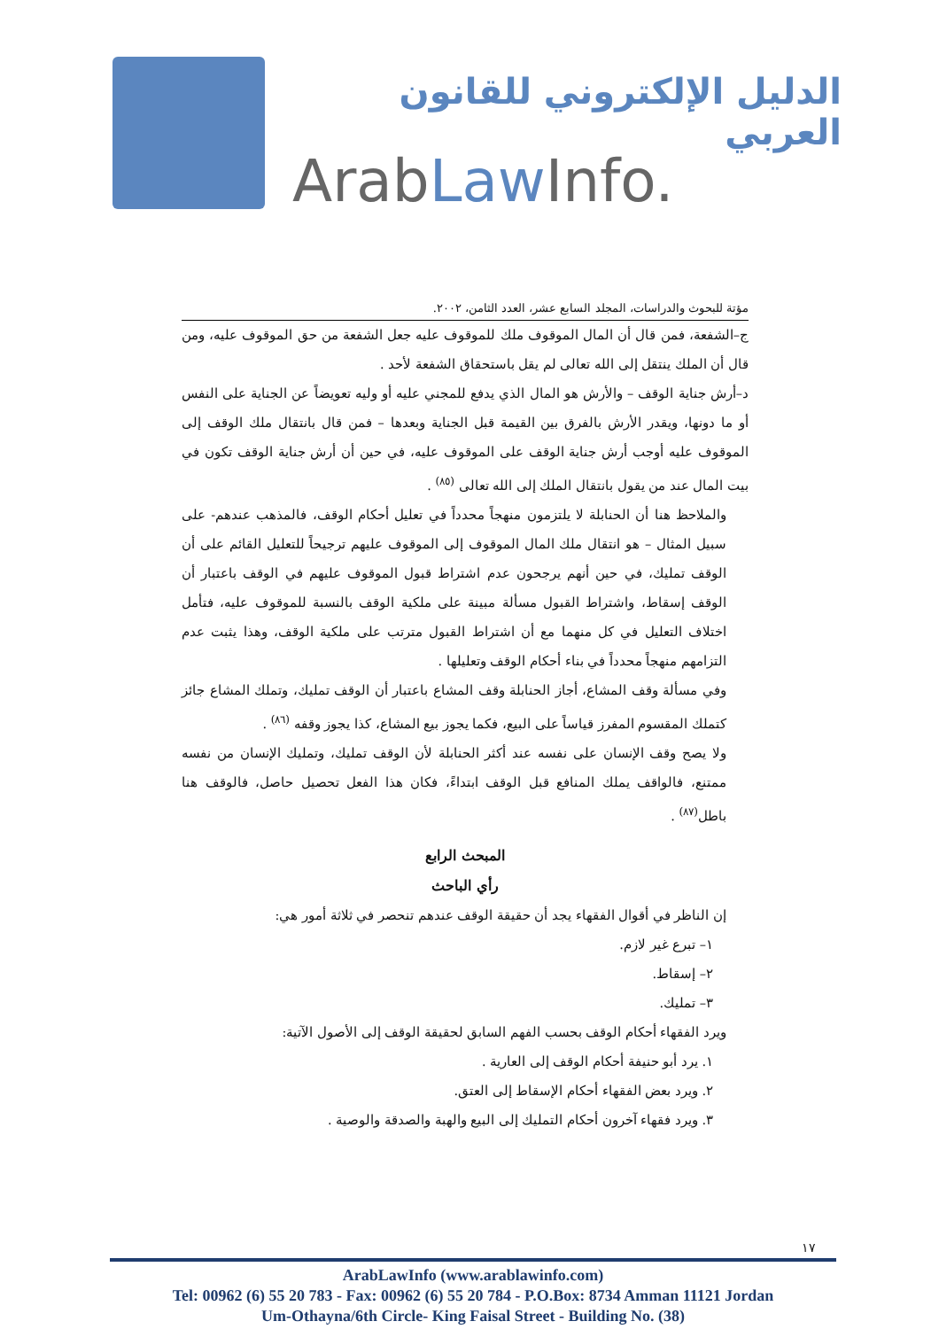الدليل الإلكتروني للقانون العربي
ArabLaw Info.
مؤتة للبحوث والدراسات، المجلد السابع عشر، العدد الثامن، ٢٠٠٢.
ج–الشفعة، فمن قال أن المال الموقوف ملك للموقوف عليه جعل الشفعة من حق الموقوف عليه، ومن قال أن الملك ينتقل إلى الله تعالى لم يقل باستحقاق الشفعة لأحد .
د–أرش جناية الوقف – والأرش هو المال الذي يدفع للمجني عليه أو وليه تعويضاً عن الجناية على النفس أو ما دونها، ويقدر الأرش بالفرق بين القيمة قبل الجناية وبعدها – فمن قال بانتقال ملك الوقف إلى الموقوف عليه أوجب أرش جناية الوقف على الموقوف عليه، في حين أن أرش جناية الوقف تكون في بيت المال عند من يقول بانتقال الملك إلى الله تعالى <sup>(٨٥)</sup> .
والملاحظ هنا أن الحنابلة لا يلتزمون منهجاً محدداً في تعليل أحكام الوقف، فالمذهب عندهم- على سبيل المثال – هو انتقال ملك المال الموقوف إلى الموقوف عليهم ترجيحاً للتعليل القائم على أن الوقف تمليك، في حين أنهم يرجحون عدم اشتراط قبول الموقوف عليهم في الوقف باعتبار أن الوقف إسقاط، واشتراط القبول مسألة مبينة على ملكية الوقف بالنسبة للموقوف عليه، فتأمل اختلاف التعليل في كل منهما مع أن اشتراط القبول مترتب على ملكية الوقف، وهذا يثبت عدم التزامهم منهجاً محدداً في بناء أحكام الوقف وتعليلها .
وفي مسألة وقف المشاع، أجاز الحنابلة وقف المشاع باعتبار أن الوقف تمليك، وتملك المشاع جائز كتملك المقسوم المفرز قياساً على البيع، فكما يجوز بيع المشاع، كذا يجوز وقفه <sup>(٨٦)</sup> .
ولا يصح وقف الإنسان على نفسه عند أكثر الحنابلة لأن الوقف تمليك، وتمليك الإنسان من نفسه ممتنع، فالواقف يملك المنافع قبل الوقف ابتداءً، فكان هذا الفعل تحصيل حاصل، فالوقف هنا باطل<sup>(٨٧)</sup> .
المبحث الرابع
رأي الباحث
إن الناظر في أقوال الفقهاء يجد أن حقيقة الوقف عندهم تنحصر في ثلاثة أمور هي:
١– تبرع غير لازم.
٢– إسقاط.
٣– تمليك.
ويرد الفقهاء أحكام الوقف بحسب الفهم السابق لحقيقة الوقف إلى الأصول الآتية:
١. يرد أبو حنيفة أحكام الوقف إلى العارية .
٢. ويرد بعض الفقهاء أحكام الإسقاط إلى العتق.
٣. ويرد فقهاء آخرون أحكام التمليك إلى البيع والهبة والصدقة والوصية .
١٧
ArabLawInfo (www.arablawinfo.com)
Tel: 00962 (6) 55 20 783 - Fax: 00962 (6) 55 20 784 - P.O.Box: 8734 Amman 11121 Jordan
Um-Othayna/6th Circle- King Faisal Street - Building No. (38)